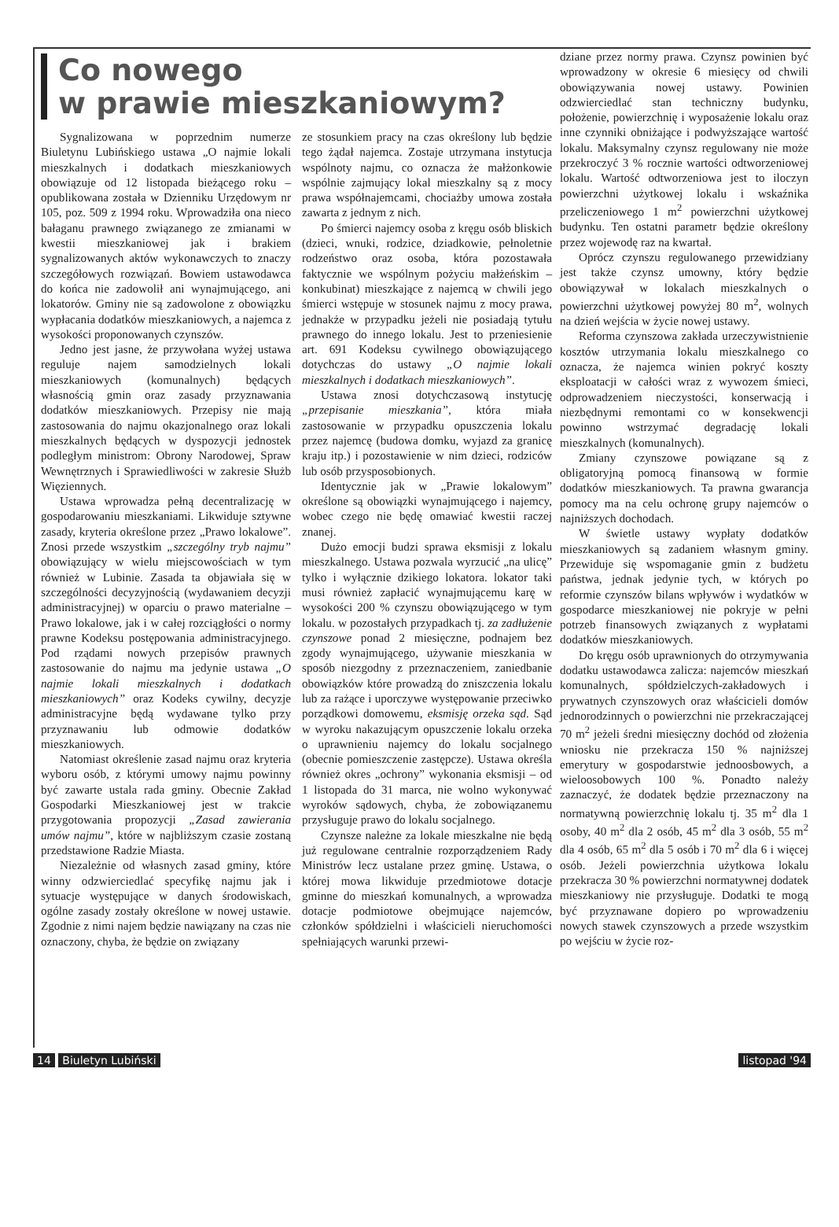Co nowego
w prawie mieszkaniowym?
Sygnalizowana w poprzednim numerze Biuletynu Lubińskiego ustawa „O najmie lokali mieszkalnych i dodatkach mieszkaniowych obowiązuje od 12 listopada bieżącego roku – opublikowana została w Dzienniku Urzędowym nr 105, poz. 509 z 1994 roku. Wprowadziła ona nieco bałaganu prawnego związanego ze zmianami w kwestii mieszkaniowej jak i brakiem sygnalizowanych aktów wykonawczych to znaczy szczegółowych rozwiązań. Bowiem ustawodawca do końca nie zadowolił ani wynajmującego, ani lokatorów. Gminy nie są zadowolone z obowiązku wypłacania dodatków mieszkaniowych, a najemca z wysokości proponowanych czynszów.
Jedno jest jasne, że przywołana wyżej ustawa reguluje najem samodzielnych lokali mieszkaniowych (komunalnych) będących własnością gmin oraz zasady przyznawania dodatków mieszkaniowych. Przepisy nie mają zastosowania do najmu okazjonalnego oraz lokali mieszkalnych będących w dyspozycji jednostek podległym ministrom: Obrony Narodowej, Spraw Wewnętrznych i Sprawiedliwości w zakresie Służb Więziennych.
Ustawa wprowadza pełną decentralizację w gospodarowaniu mieszkaniami. Likwiduje sztywne zasady, kryteria określone przez „Prawo lokalowe”. Znosi przede wszystkim „szczególny tryb najmu” obowiązujący w wielu miejscowościach w tym również w Lubinie. Zasada ta objawiała się w szczególności decyzyjnością (wydawaniem decyzji administracyjnej) w oparciu o prawo materialne – Prawo lokalowe, jak i w całej rozciągłości o normy prawne Kodeksu postępowania administracyjnego. Pod rządami nowych przepisów prawnych zastosowanie do najmu ma jedynie ustawa „O najmie lokali mieszkalnych i dodatkach mieszkaniowych” oraz Kodeks cywilny, decyzje administracyjne będą wydawane tylko przy przyznawaniu lub odmowie dodatków mieszkaniowych.
Natomiast określenie zasad najmu oraz kryteria wyboru osób, z którymi umowy najmu powinny być zawarte ustala rada gminy. Obecnie Zakład Gospodarki Mieszkaniowej jest w trakcie przygotowania propozycji „Zasad zawierania umów najmu”, które w najbliższym czasie zostaną przedstawione Radzie Miasta.
Niezależnie od własnych zasad gminy, które winny odzwierciedlać specyfikę najmu jak i sytuacje występujące w danych środowiskach, ogólne zasady zostały określone w nowej ustawie. Zgodnie z nimi najem będzie nawiązany na czas nie oznaczony, chyba, że będzie on związany
ze stosunkiem pracy na czas określony lub będzie tego żądał najemca. Zostaje utrzymana instytucja wspólnoty najmu, co oznacza że małżonkowie wspólnie zajmujący lokal mieszkalny są z mocy prawa współnajemcami, chociażby umowa została zawarta z jednym z nich.
Po śmierci najemcy osoba z kręgu osób bliskich (dzieci, wnuki, rodzice, dziadkowie, pełnoletnie rodzeństwo oraz osoba, która pozostawała faktycznie we wspólnym pożyciu małżeńskim – konkubinat) mieszkające z najemcą w chwili jego śmierci wstępuje w stosunek najmu z mocy prawa, jednakże w przypadku jeżeli nie posiadają tytułu prawnego do innego lokalu. Jest to przeniesienie art. 691 Kodeksu cywilnego obowiązującego dotychczas do ustawy „O najmie lokali mieszkalnych i dodatkach mieszkaniowych”.
Ustawa znosi dotychczasową instytucję „przepisanie mieszkania”, która miała zastosowanie w przypadku opuszczenia lokalu przez najemcę (budowa domku, wyjazd za granicę kraju itp.) i pozostawienie w nim dzieci, rodziców lub osób przysposobionych.
Identycznie jak w „Prawie lokalowym” określone są obowiązki wynajmującego i najemcy, wobec czego nie będę omawiać kwestii raczej znanej.
Dużo emocji budzi sprawa eksmisji z lokalu mieszkalnego. Ustawa pozwala wyrzucić „na ulicę” tylko i wyłącznie dzikiego lokatora. lokator taki musi również zapłacić wynajmującemu karę w wysokości 200 % czynszu obowiązującego w tym lokalu. w pozostałych przypadkach tj. za zadłużenie czynszowe ponad 2 miesięczne, podnajem bez zgody wynajmującego, używanie mieszkania w sposób niezgodny z przeznaczeniem, zaniedbanie obowiązków które prowadzą do zniszczenia lokalu lub za rażące i uporczywe występowanie przeciwko porządkowi domowemu, eksmisję orzeka sąd. Sąd w wyroku nakazującym opuszczenie lokalu orzeka o uprawnieniu najemcy do lokalu socjalnego (obecnie pomieszczenie zastępcze). Ustawa określa również okres „ochrony” wykonania eksmisji – od 1 listopada do 31 marca, nie wolno wykonywać wyroków sądowych, chyba, że zobowiązanemu przysługuje prawo do lokalu socjalnego.
Czynsze należne za lokale mieszkalne nie będą już regulowane centralnie rozporządzeniem Rady Ministrów lecz ustalane przez gminę. Ustawa, o której mowa likwiduje przedmiotowe dotacje gminne do mieszkań komunalnych, a wprowadza dotacje podmiotowe obejmujące najemców, członków spółdzielni i właścicieli nieruchomości spełniających warunki przewi-
dziane przez normy prawa. Czynsz powinien być wprowadzony w okresie 6 miesięcy od chwili obowiązywania nowej ustawy. Powinien odzwierciedlać stan techniczny budynku, położenie, powierzchnię i wyposażenie lokalu oraz inne czynniki obniżające i podwyższające wartość lokalu. Maksymalny czynsz regulowany nie może przekroczyć 3 % rocznie wartości odtworzeniowej lokalu. Wartość odtworzeniowa jest to iloczyn powierzchni użytkowej lokalu i wskaźnika przeliczeniowego 1 m<sup>2</sup> powierzchni użytkowej budynku. Ten ostatni parametr będzie określony przez wojewodę raz na kwartał.
Oprócz czynszu regulowanego przewidziany jest także czynsz umowny, który będzie obowiązywał w lokalach mieszkalnych o powierzchni użytkowej powyżej 80 m<sup>2</sup>, wolnych na dzień wejścia w życie nowej ustawy.
Reforma czynszowa zakłada urzeczywistnienie kosztów utrzymania lokalu mieszkalnego co oznacza, że najemca winien pokryć koszty eksploatacji w całości wraz z wywozem śmieci, odprowadzeniem nieczystości, konserwacją i niezbędnymi remontami co w konsekwencji powinno wstrzymać degradację lokali mieszkalnych (komunalnych).
Zmiany czynszowe powiązane są z obligatoryjną pomocą finansową w formie dodatków mieszkaniowych. Ta prawna gwarancja pomocy ma na celu ochronę grupy najemców o najniższych dochodach.
W świetle ustawy wypłaty dodatków mieszkaniowych są zadaniem własnym gminy. Przewiduje się wspomaganie gmin z budżetu państwa, jednak jedynie tych, w których po reformie czynszów bilans wpływów i wydatków w gospodarce mieszkaniowej nie pokryje w pełni potrzeb finansowych związanych z wypłatami dodatków mieszkaniowych.
Do kręgu osób uprawnionych do otrzymywania dodatku ustawodawca zalicza: najemców mieszkań komunalnych, spółdzielczych-zakładowych i prywatnych czynszowych oraz właścicieli domów jednorodzinnych o powierzchni nie przekraczającej 70 m<sup>2</sup> jeżeli średni miesięczny dochód od złożenia wniosku nie przekracza 150 % najniższej emerytury w gospodarstwie jednoosbowych, a wieloosobowych 100 %. Ponadto należy zaznaczyć, że dodatek będzie przeznaczony na normatywną powierzchnię lokalu tj. 35 m<sup>2</sup> dla 1 osoby, 40 m<sup>2</sup> dla 2 osób, 45 m<sup>2</sup> dla 3 osób, 55 m<sup>2</sup> dla 4 osób, 65 m<sup>2</sup> dla 5 osób i 70 m<sup>2</sup> dla 6 i więcej osób. Jeżeli powierzchnia użytkowa lokalu przekracza 30 % powierzchni normatywnej dodatek mieszkaniowy nie przysługuje. Dodatki te mogą być przyznawane dopiero po wprowadzeniu nowych stawek czynszowych a przede wszystkim po wejściu w życie roz-
14 Biuletyn Lubiński listopad '94